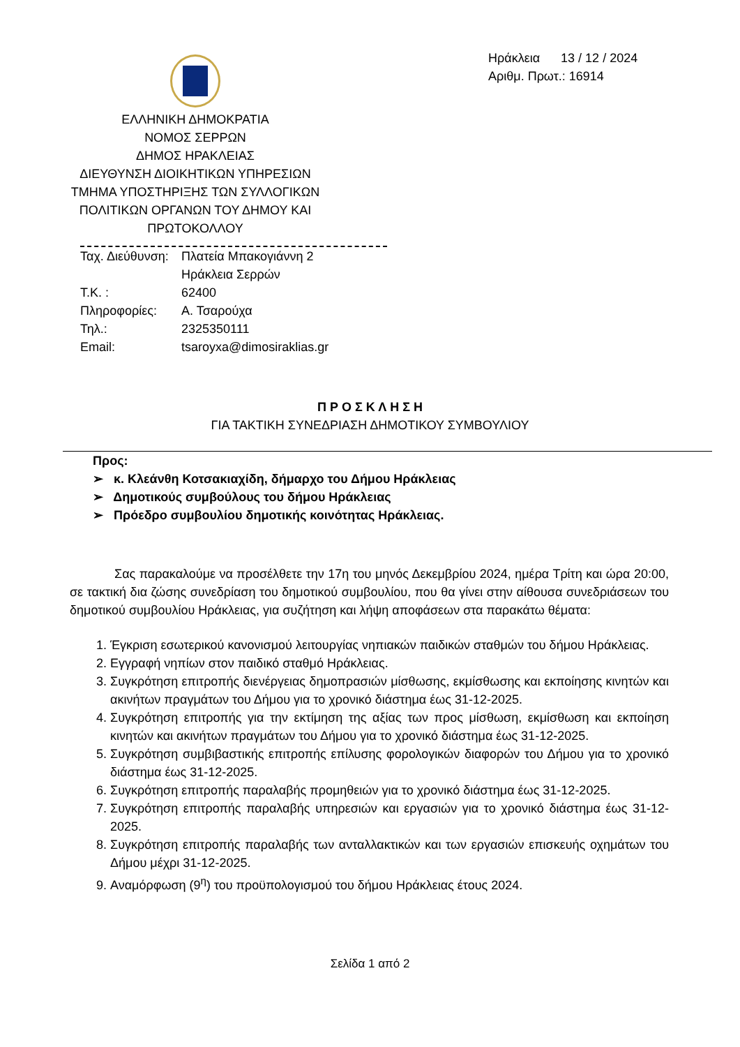ΕΛΛΗΝΙΚΗ ΔΗΜΟΚΡΑΤΙΑ
ΝΟΜΟΣ ΣΕΡΡΩΝ
ΔΗΜΟΣ ΗΡΑΚΛΕΙΑΣ
ΔΙΕΥΘΥΝΣΗ ΔΙΟΙΚΗΤΙΚΩΝ ΥΠΗΡΕΣΙΩΝ
ΤΜΗΜΑ ΥΠΟΣΤΗΡΙΞΗΣ ΤΩΝ ΣΥΛΛΟΓΙΚΩΝ
ΠΟΛΙΤΙΚΩΝ ΟΡΓΑΝΩΝ ΤΟΥ ΔΗΜΟΥ ΚΑΙ
ΠΡΩΤΟΚΟΛΛΟΥ
Ηράκλεια 13 / 12 / 2024
Αριθμ. Πρωτ.: 16914
Ταχ. Διεύθυνση: Πλατεία Μπακογιάννη 2
Ηράκλεια Σερρών
Τ.Κ. : 62400
Πληροφορίες: Α. Τσαρούχα
Τηλ.: 2325350111
Email: tsaroyxa@dimosiraklias.gr
Π Ρ Ο Σ Κ Λ Η Σ Η
ΓΙΑ ΤΑΚΤΙΚΗ ΣΥΝΕΔΡΙΑΣΗ ΔΗΜΟΤΙΚΟΥ ΣΥΜΒΟΥΛΙΟΥ
Προς:
➢ κ. Κλεάνθη Κοτσακιαχίδη, δήμαρχο του Δήμου Ηράκλειας
➢ Δημοτικούς συμβούλους του δήμου Ηράκλειας
➢ Πρόεδρο συμβουλίου δημοτικής κοινότητας Ηράκλειας.
Σας παρακαλούμε να προσέλθετε την 17η του μηνός Δεκεμβρίου 2024, ημέρα Τρίτη και ώρα 20:00, σε τακτική δια ζώσης συνεδρίαση του δημοτικού συμβουλίου, που θα γίνει στην αίθουσα συνεδριάσεων του δημοτικού συμβουλίου Ηράκλειας, για συζήτηση και λήψη αποφάσεων στα παρακάτω θέματα:
1. Έγκριση εσωτερικού κανονισμού λειτουργίας νηπιακών παιδικών σταθμών του δήμου Ηράκλειας.
2. Εγγραφή νηπίων στον παιδικό σταθμό Ηράκλειας.
3. Συγκρότηση επιτροπής διενέργειας δημοπρασιών μίσθωσης, εκμίσθωσης και εκποίησης κινητών και ακινήτων πραγμάτων του Δήμου για το χρονικό διάστημα έως 31-12-2025.
4. Συγκρότηση επιτροπής για την εκτίμηση της αξίας των προς μίσθωση, εκμίσθωση και εκποίηση κινητών και ακινήτων πραγμάτων του Δήμου για το χρονικό διάστημα έως 31-12-2025.
5. Συγκρότηση συμβιβαστικής επιτροπής επίλυσης φορολογικών διαφορών του Δήμου για το χρονικό διάστημα έως 31-12-2025.
6. Συγκρότηση επιτροπής παραλαβής προμηθειών για το χρονικό διάστημα έως 31-12-2025.
7. Συγκρότηση επιτροπής παραλαβής υπηρεσιών και εργασιών για το χρονικό διάστημα έως 31-12-2025.
8. Συγκρότηση επιτροπής παραλαβής των ανταλλακτικών και των εργασιών επισκευής οχημάτων του Δήμου μέχρι 31-12-2025.
9. Αναμόρφωση (9<sup>η</sup>) του προϋπολογισμού του δήμου Ηράκλειας έτους 2024.
Σελίδα 1 από 2